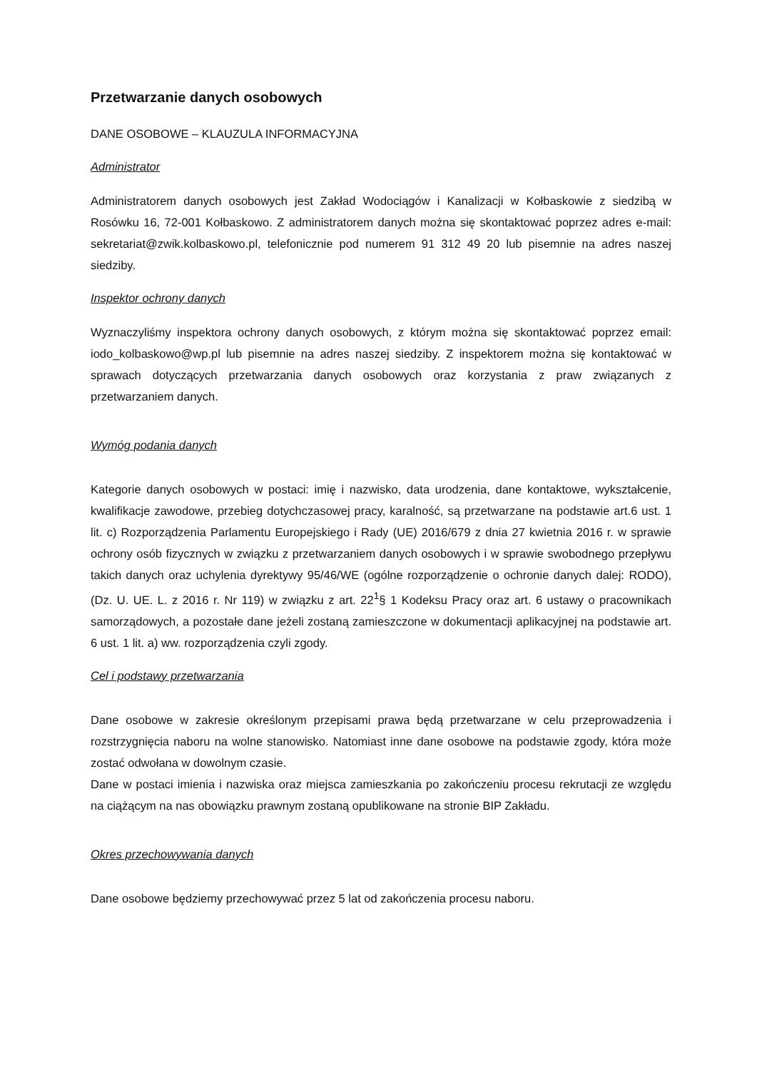Przetwarzanie danych osobowych
DANE OSOBOWE – KLAUZULA INFORMACYJNA
Administrator
Administratorem danych osobowych jest Zakład Wodociągów i Kanalizacji w Kołbaskowie z siedzibą w Rosówku 16, 72-001 Kołbaskowo. Z administratorem danych można się skontaktować poprzez adres e-mail: sekretariat@zwik.kolbaskowo.pl, telefonicznie pod numerem 91 312 49 20 lub pisemnie na adres naszej siedziby.
Inspektor ochrony danych
Wyznaczyliśmy inspektora ochrony danych osobowych, z którym można się skontaktować poprzez email: iodo_kolbaskowo@wp.pl lub pisemnie na adres naszej siedziby. Z inspektorem można się kontaktować w sprawach dotyczących przetwarzania danych osobowych oraz korzystania z praw związanych z przetwarzaniem danych.
Wymóg podania danych
Kategorie danych osobowych w postaci: imię i nazwisko, data urodzenia, dane kontaktowe, wykształcenie, kwalifikacje zawodowe, przebieg dotychczasowej pracy, karalność, są przetwarzane na podstawie art.6 ust. 1 lit. c) Rozporządzenia Parlamentu Europejskiego i Rady (UE) 2016/679 z dnia 27 kwietnia 2016 r. w sprawie ochrony osób fizycznych w związku z przetwarzaniem danych osobowych i w sprawie swobodnego przepływu takich danych oraz uchylenia dyrektywy 95/46/WE (ogólne rozporządzenie o ochronie danych dalej: RODO), (Dz. U. UE. L. z 2016 r. Nr 119) w związku z art. 22<sup>1</sup>§ 1 Kodeksu Pracy oraz art. 6 ustawy o pracownikach samorządowych, a pozostałe dane jeżeli zostaną zamieszczone w dokumentacji aplikacyjnej na podstawie art. 6 ust. 1 lit. a) ww. rozporządzenia czyli zgody.
Cel i podstawy przetwarzania
Dane osobowe w zakresie określonym przepisami prawa będą przetwarzane w celu przeprowadzenia i rozstrzygnięcia naboru na wolne stanowisko. Natomiast inne dane osobowe na podstawie zgody, która może zostać odwołana w dowolnym czasie.
Dane w postaci imienia i nazwiska oraz miejsca zamieszkania po zakończeniu procesu rekrutacji ze względu na ciążącym na nas obowiązku prawnym zostaną opublikowane na stronie BIP Zakładu.
Okres przechowywania danych
Dane osobowe będziemy przechowywać przez 5 lat od zakończenia procesu naboru.